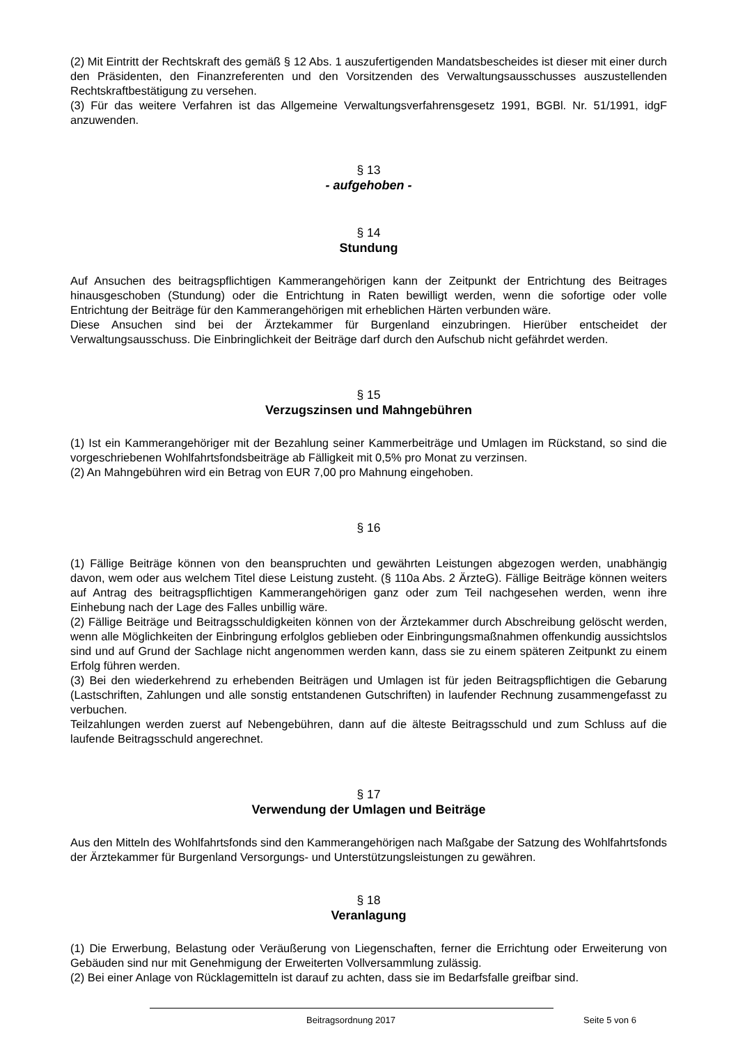(2) Mit Eintritt der Rechtskraft des gemäß § 12 Abs. 1 auszufertigenden Mandatsbescheides ist dieser mit einer durch den Präsidenten, den Finanzreferenten und den Vorsitzenden des Verwaltungsausschusses auszustellenden Rechtskraftbestätigung zu versehen.
(3) Für das weitere Verfahren ist das Allgemeine Verwaltungsverfahrensgesetz 1991, BGBl. Nr. 51/1991, idgF anzuwenden.
§ 13
- aufgehoben -
§ 14
Stundung
Auf Ansuchen des beitragspflichtigen Kammerangehörigen kann der Zeitpunkt der Entrichtung des Beitrages hinausgeschoben (Stundung) oder die Entrichtung in Raten bewilligt werden, wenn die sofortige oder volle Entrichtung der Beiträge für den Kammerangehörigen mit erheblichen Härten verbunden wäre.
Diese Ansuchen sind bei der Ärztekammer für Burgenland einzubringen. Hierüber entscheidet der Verwaltungsausschuss. Die Einbringlichkeit der Beiträge darf durch den Aufschub nicht gefährdet werden.
§ 15
Verzugszinsen und Mahngebühren
(1) Ist ein Kammerangehöriger mit der Bezahlung seiner Kammerbeiträge und Umlagen im Rückstand, so sind die vorgeschriebenen Wohlfahrtsfondsbeiträge ab Fälligkeit mit 0,5% pro Monat zu verzinsen.
(2) An Mahngebühren wird ein Betrag von EUR 7,00 pro Mahnung eingehoben.
§ 16
(1) Fällige Beiträge können von den beanspruchten und gewährten Leistungen abgezogen werden, unabhängig davon, wem oder aus welchem Titel diese Leistung zusteht. (§ 110a Abs. 2 ÄrzteG). Fällige Beiträge können weiters auf Antrag des beitragspflichtigen Kammerangehörigen ganz oder zum Teil nachgesehen werden, wenn ihre Einhebung nach der Lage des Falles unbillig wäre.
(2) Fällige Beiträge und Beitragsschuldigkeiten können von der Ärztekammer durch Abschreibung gelöscht werden, wenn alle Möglichkeiten der Einbringung erfolglos geblieben oder Einbringungsmaßnahmen offenkundig aussichtslos sind und auf Grund der Sachlage nicht angenommen werden kann, dass sie zu einem späteren Zeitpunkt zu einem Erfolg führen werden.
(3) Bei den wiederkehrend zu erhebenden Beiträgen und Umlagen ist für jeden Beitragspflichtigen die Gebarung (Lastschriften, Zahlungen und alle sonstig entstandenen Gutschriften) in laufender Rechnung zusammengefasst zu verbuchen.
Teilzahlungen werden zuerst auf Nebengebühren, dann auf die älteste Beitragsschuld und zum Schluss auf die laufende Beitragsschuld angerechnet.
§ 17
Verwendung der Umlagen und Beiträge
Aus den Mitteln des Wohlfahrtsfonds sind den Kammerangehörigen nach Maßgabe der Satzung des Wohlfahrtsfonds der Ärztekammer für Burgenland Versorgungs- und Unterstützungsleistungen zu gewähren.
§ 18
Veranlagung
(1) Die Erwerbung, Belastung oder Veräußerung von Liegenschaften, ferner die Errichtung oder Erweiterung von Gebäuden sind nur mit Genehmigung der Erweiterten Vollversammlung zulässig.
(2) Bei einer Anlage von Rücklagemitteln ist darauf zu achten, dass sie im Bedarfsfalle greifbar sind.
Beitragsordnung 2017 Seite 5 von 6